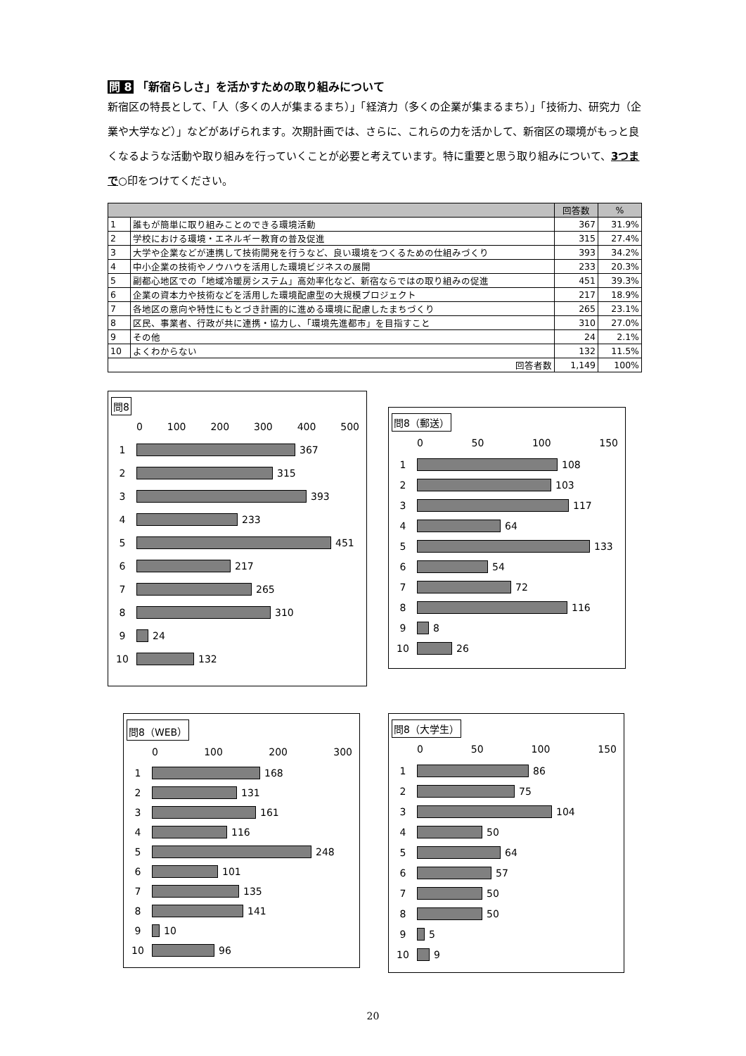問 8 「新宿らしさ」を活かすための取り組みについて
新宿区の特長として、「人（多くの人が集まるまち）」「経済力（多くの企業が集まるまち）」「技術力、研究力（企業や大学など）」などがあげられます。次期計画では、さらに、これらの力を活かして、新宿区の環境がもっと良くなるような活動や取り組みを行っていくことが必要と考えています。特に重要と思う取り組みについて、3つまで○印をつけてください。
| | | 回答数 | % |
| --- | --- | --- | --- |
| 1 | 誰もが簡単に取り組みことのできる環境活動 | 367 | 31.9% |
| 2 | 学校における環境・エネルギー教育の普及促進 | 315 | 27.4% |
| 3 | 大学や企業などが連携して技術開発を行うなど、良い環境をつくるための仕組みづくり | 393 | 34.2% |
| 4 | 中小企業の技術やノウハウを活用した環境ビジネスの展開 | 233 | 20.3% |
| 5 | 副都心地区での「地域冷暖房システム」高効率化など、新宿ならではの取り組みの促進 | 451 | 39.3% |
| 6 | 企業の資本力や技術などを活用した環境配慮型の大規模プロジェクト | 217 | 18.9% |
| 7 | 各地区の意向や特性にもとづき計画的に進める環境に配慮したまちづくり | 265 | 23.1% |
| 8 | 区民、事業者、行政が共に連携・協力し、「環境先進都市」を目指すこと | 310 | 27.0% |
| 9 | その他 | 24 | 2.1% |
| 10 | よくわからない | 132 | 11.5% |
| 回答者数 | | 1,149 | 100% |
問8
0 100 200 300 400 500
1
367
2
315
3
393
4
233
5
451
6
217
7
265
8
310
9
24
10
132
問8（郵送）
0 50 100 150
1
108
2
103
3
117
4
64
5
133
6
54
7
72
8
116
9
8
10
26
問8（WEB）
0 100 200 300
1
168
2
131
3
161
4
116
5
248
6
101
7
135
8
141
9
10
10
96
問8（大学生）
0 50 100 150
1
86
2
75
3
104
4
50
5
64
6
57
7
50
8
50
9
5
10
9
20